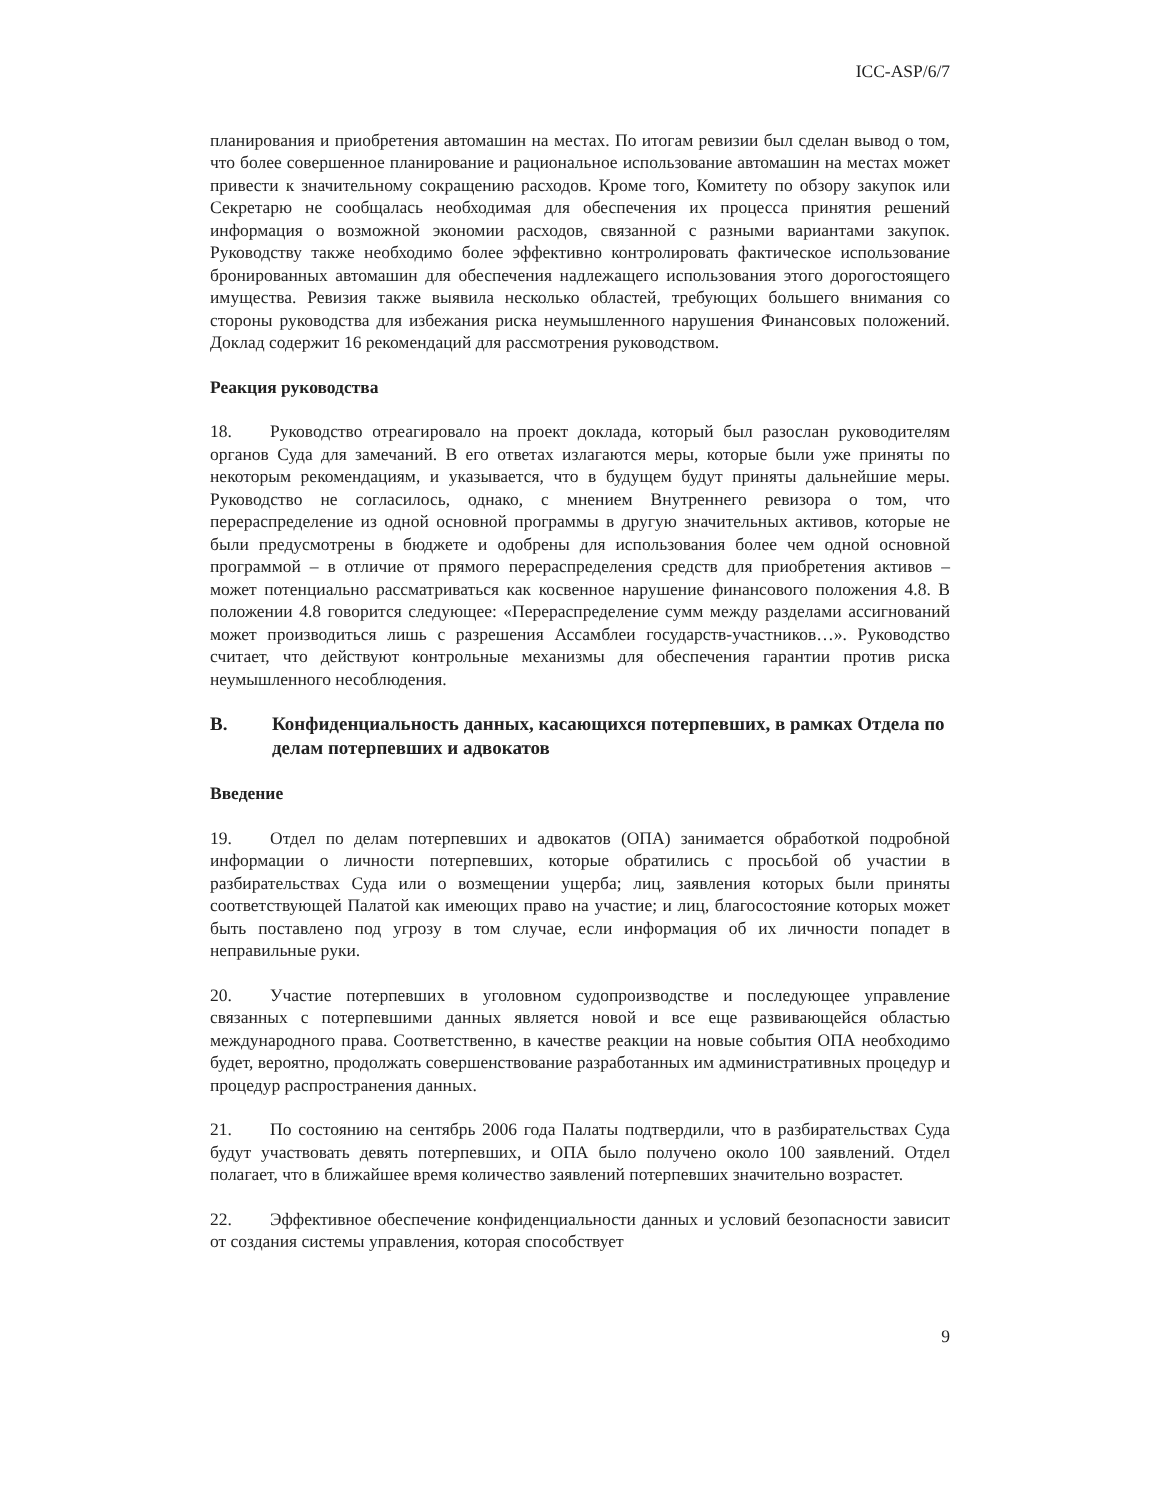ICC-ASP/6/7
планирования и приобретения автомашин на местах. По итогам ревизии был сделан вывод о том, что более совершенное планирование и рациональное использование автомашин на местах может привести к значительному сокращению расходов. Кроме того, Комитету по обзору закупок или Секретарю не сообщалась необходимая для обеспечения их процесса принятия решений информация о возможной экономии расходов, связанной с разными вариантами закупок. Руководству также необходимо более эффективно контролировать фактическое использование бронированных автомашин для обеспечения надлежащего использования этого дорогостоящего имущества. Ревизия также выявила несколько областей, требующих большего внимания со стороны руководства для избежания риска неумышленного нарушения Финансовых положений. Доклад содержит 16 рекомендаций для рассмотрения руководством.
Реакция руководства
18. Руководство отреагировало на проект доклада, который был разослан руководителям органов Суда для замечаний. В его ответах излагаются меры, которые были уже приняты по некоторым рекомендациям, и указывается, что в будущем будут приняты дальнейшие меры. Руководство не согласилось, однако, с мнением Внутреннего ревизора о том, что перераспределение из одной основной программы в другую значительных активов, которые не были предусмотрены в бюджете и одобрены для использования более чем одной основной программой – в отличие от прямого перераспределения средств для приобретения активов – может потенциально рассматриваться как косвенное нарушение финансового положения 4.8. В положении 4.8 говорится следующее: «Перераспределение сумм между разделами ассигнований может производиться лишь с разрешения Ассамблеи государств-участников…». Руководство считает, что действуют контрольные механизмы для обеспечения гарантии против риска неумышленного несоблюдения.
B. Конфиденциальность данных, касающихся потерпевших, в рамках Отдела по делам потерпевших и адвокатов
Введение
19. Отдел по делам потерпевших и адвокатов (ОПА) занимается обработкой подробной информации о личности потерпевших, которые обратились с просьбой об участии в разбирательствах Суда или о возмещении ущерба; лиц, заявления которых были приняты соответствующей Палатой как имеющих право на участие; и лиц, благосостояние которых может быть поставлено под угрозу в том случае, если информация об их личности попадет в неправильные руки.
20. Участие потерпевших в уголовном судопроизводстве и последующее управление связанных с потерпевшими данных является новой и все еще развивающейся областью международного права. Соответственно, в качестве реакции на новые события ОПА необходимо будет, вероятно, продолжать совершенствование разработанных им административных процедур и процедур распространения данных.
21. По состоянию на сентябрь 2006 года Палаты подтвердили, что в разбирательствах Суда будут участвовать девять потерпевших, и ОПА было получено около 100 заявлений. Отдел полагает, что в ближайшее время количество заявлений потерпевших значительно возрастет.
22. Эффективное обеспечение конфиденциальности данных и условий безопасности зависит от создания системы управления, которая способствует
9